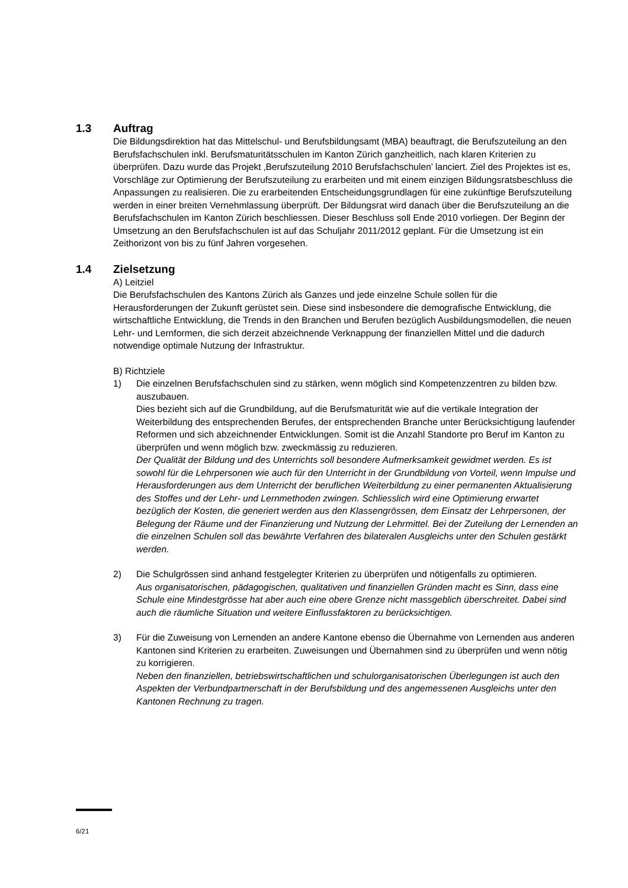1.3 Auftrag
Die Bildungsdirektion hat das Mittelschul- und Berufsbildungsamt (MBA) beauftragt, die Berufszuteilung an den Berufsfachschulen inkl. Berufsmaturitätsschulen im Kanton Zürich ganzheitlich, nach klaren Kriterien zu überprüfen. Dazu wurde das Projekt ‚Berufszuteilung 2010 Berufsfachschulen’ lanciert. Ziel des Projektes ist es, Vorschläge zur Optimierung der Berufszuteilung zu erarbeiten und mit einem einzigen Bildungsratsbeschluss die Anpassungen zu realisieren. Die zu erarbeitenden Entscheidungsgrundlagen für eine zukünftige Berufszuteilung werden in einer breiten Vernehmlassung überprüft. Der Bildungsrat wird danach über die Berufszuteilung an die Berufsfachschulen im Kanton Zürich beschliessen. Dieser Beschluss soll Ende 2010 vorliegen. Der Beginn der Umsetzung an den Berufsfachschulen ist auf das Schuljahr 2011/2012 geplant. Für die Umsetzung ist ein Zeithorizont von bis zu fünf Jahren vorgesehen.
1.4 Zielsetzung
A) Leitziel
Die Berufsfachschulen des Kantons Zürich als Ganzes und jede einzelne Schule sollen für die Herausforderungen der Zukunft gerüstet sein. Diese sind insbesondere die demografische Entwicklung, die wirtschaftliche Entwicklung, die Trends in den Branchen und Berufen bezüglich Ausbildungsmodellen, die neuen Lehr- und Lernformen, die sich derzeit abzeichnende Verknappung der finanziellen Mittel und die dadurch notwendige optimale Nutzung der Infrastruktur.
B) Richtziele
1) Die einzelnen Berufsfachschulen sind zu stärken, wenn möglich sind Kompetenzzentren zu bilden bzw. auszubauen.
Dies bezieht sich auf die Grundbildung, auf die Berufsmaturität wie auf die vertikale Integration der Weiterbildung des entsprechenden Berufes, der entsprechenden Branche unter Berücksichtigung laufender Reformen und sich abzeichnender Entwicklungen. Somit ist die Anzahl Standorte pro Beruf im Kanton zu überprüfen und wenn möglich bzw. zweckmässig zu reduzieren.
Der Qualität der Bildung und des Unterrichts soll besondere Aufmerksamkeit gewidmet werden. Es ist sowohl für die Lehrpersonen wie auch für den Unterricht in der Grundbildung von Vorteil, wenn Impulse und Herausforderungen aus dem Unterricht der beruflichen Weiterbildung zu einer permanenten Aktualisierung des Stoffes und der Lehr- und Lernmethoden zwingen. Schliesslich wird eine Optimierung erwartet bezüglich der Kosten, die generiert werden aus den Klassengrössen, dem Einsatz der Lehrpersonen, der Belegung der Räume und der Finanzierung und Nutzung der Lehrmittel. Bei der Zuteilung der Lernenden an die einzelnen Schulen soll das bewährte Verfahren des bilateralen Ausgleichs unter den Schulen gestärkt werden.
2) Die Schulgrössen sind anhand festgelegter Kriterien zu überprüfen und nötigenfalls zu optimieren.
Aus organisatorischen, pädagogischen, qualitativen und finanziellen Gründen macht es Sinn, dass eine Schule eine Mindestgrösse hat aber auch eine obere Grenze nicht massgeblich überschreitet. Dabei sind auch die räumliche Situation und weitere Einflussfaktoren zu berücksichtigen.
3) Für die Zuweisung von Lernenden an andere Kantone ebenso die Übernahme von Lernenden aus anderen Kantonen sind Kriterien zu erarbeiten. Zuweisungen und Übernahmen sind zu überprüfen und wenn nötig zu korrigieren.
Neben den finanziellen, betriebswirtschaftlichen und schulorganisatorischen Überlegungen ist auch den Aspekten der Verbundpartnerschaft in der Berufsbildung und des angemessenen Ausgleichs unter den Kantonen Rechnung zu tragen.
6/21